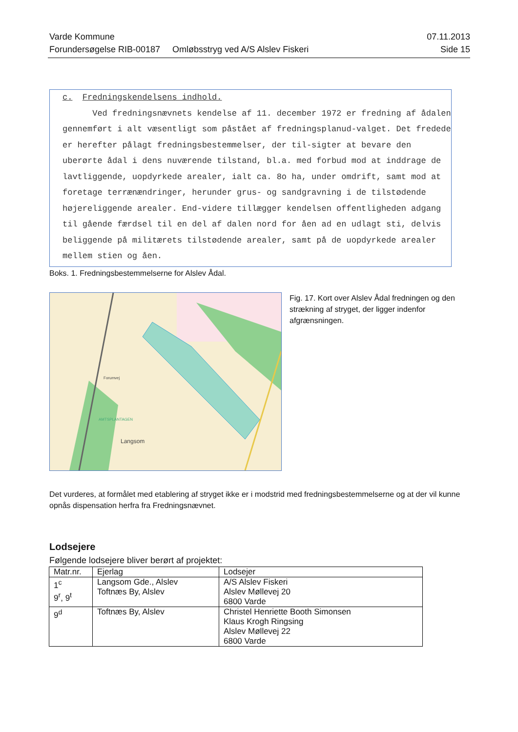Varde Kommune 07.11.2013
Forundersøgelse RIB-00187 Omløbsstryg ved A/S Alslev Fiskeri Side 15
c. Fredningskendelsens indhold.
Ved fredningsnævnets kendelse af 11. december 1972 er fredning af ådalen gennemført i alt væsentligt som påstået af fredningsplanud-valget. Det fredede er herefter pålagt fredningsbestemmelser, der til-sigter at bevare den uberørte ådal i dens nuværende tilstand, bl.a. med forbud mod at inddrage de lavtliggende, uopdyrkede arealer, ialt ca. 8o ha, under omdrift, samt mod at foretage terrænændringer, herunder grus- og sandgravning i de tilstødende højereliggende arealer. End-videre tillægger kendelsen offentligheden adgang til gående færdsel til en del af dalen nord for åen ad en udlagt sti, delvis beliggende på militærets tilstødende arealer, samt på de uopdyrkede arealer mellem stien og åen.
Boks. 1. Fredningsbestemmelserne for Alslev Ådal.
AMTSPLANTAGEN
Langsom
Forumvej
Fig. 17. Kort over Alslev Ådal fredningen og den strækning af stryget, der ligger indenfor afgrænsningen.
Det vurderes, at formålet med etablering af stryget ikke er i modstrid med fredningsbestemmelserne og at der vil kunne opnås dispensation herfra fra Fredningsnævnet.
Lodsejere
Følgende lodsejere bliver berørt af projektet:
| Matr.nr. | Ejerlag | Lodsejer |
| 1<sup>c</sup> 9<sup>r</sup>, 9<sup>t</sup> | Langsom Gde., Alslev Toftnæs By, Alslev | A/S Alslev Fiskeri Alslev Møllevej 20 6800 Varde |
| 9<sup>d</sup> | Toftnæs By, Alslev | Christel Henriette Booth Simonsen Klaus Krogh Ringsing Alslev Møllevej 22 6800 Varde |